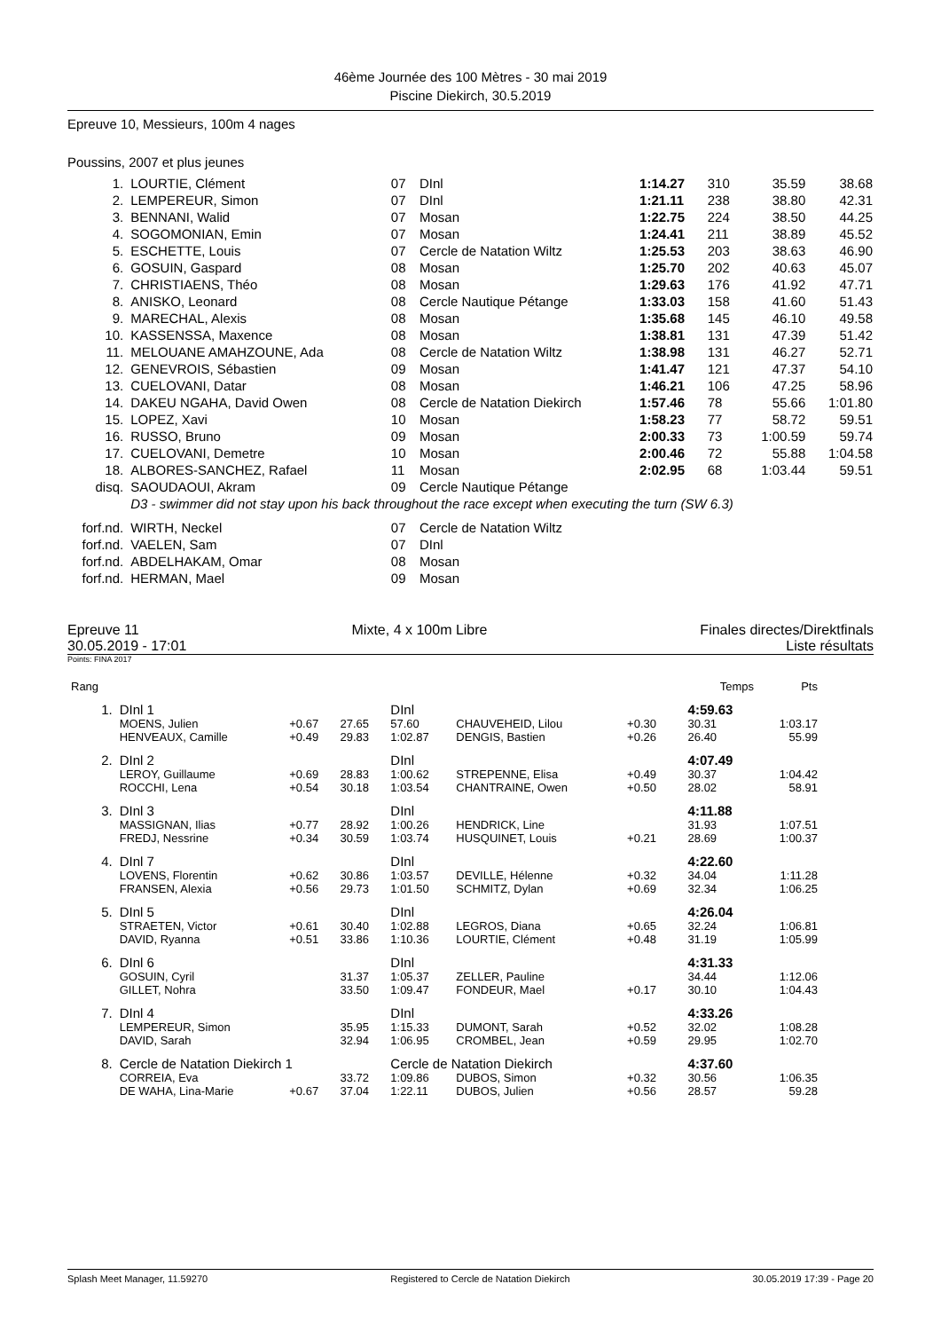46ème Journée des 100 Mètres - 30 mai 2019
Piscine Diekirch, 30.5.2019
Epreuve 10, Messieurs, 100m 4 nages
Poussins, 2007 et plus jeunes
| 1. | LOURTIE, Clément | 07 | DInl | 1:14.27 | 310 | 35.59 | 38.68 |
| 2. | LEMPEREUR, Simon | 07 | DInl | 1:21.11 | 238 | 38.80 | 42.31 |
| 3. | BENNANI, Walid | 07 | Mosan | 1:22.75 | 224 | 38.50 | 44.25 |
| 4. | SOGOMONIAN, Emin | 07 | Mosan | 1:24.41 | 211 | 38.89 | 45.52 |
| 5. | ESCHETTE, Louis | 07 | Cercle de Natation Wiltz | 1:25.53 | 203 | 38.63 | 46.90 |
| 6. | GOSUIN, Gaspard | 08 | Mosan | 1:25.70 | 202 | 40.63 | 45.07 |
| 7. | CHRISTIAENS, Théo | 08 | Mosan | 1:29.63 | 176 | 41.92 | 47.71 |
| 8. | ANISKO, Leonard | 08 | Cercle Nautique Pétange | 1:33.03 | 158 | 41.60 | 51.43 |
| 9. | MARECHAL, Alexis | 08 | Mosan | 1:35.68 | 145 | 46.10 | 49.58 |
| 10. | KASSENSSA, Maxence | 08 | Mosan | 1:38.81 | 131 | 47.39 | 51.42 |
| 11. | MELOUANE AMAHZOUNE, Ada | 08 | Cercle de Natation Wiltz | 1:38.98 | 131 | 46.27 | 52.71 |
| 12. | GENEVROIS, Sébastien | 09 | Mosan | 1:41.47 | 121 | 47.37 | 54.10 |
| 13. | CUELOVANI, Datar | 08 | Mosan | 1:46.21 | 106 | 47.25 | 58.96 |
| 14. | DAKEU NGAHA, David Owen | 08 | Cercle de Natation Diekirch | 1:57.46 | 78 | 55.66 | 1:01.80 |
| 15. | LOPEZ, Xavi | 10 | Mosan | 1:58.23 | 77 | 58.72 | 59.51 |
| 16. | RUSSO, Bruno | 09 | Mosan | 2:00.33 | 73 | 1:00.59 | 59.74 |
| 17. | CUELOVANI, Demetre | 10 | Mosan | 2:00.46 | 72 | 55.88 | 1:04.58 |
| 18. | ALBORES-SANCHEZ, Rafael | 11 | Mosan | 2:02.95 | 68 | 1:03.44 | 59.51 |
| disq. | SAOUDAOUI, Akram | 09 | Cercle Nautique Pétange | | | | |
| | D3 - swimmer did not stay upon his back throughout the race except when executing the turn (SW 6.3) | | | | | | |
| forf.nd. | WIRTH, Neckel | 07 | Cercle de Natation Wiltz | | | | |
| forf.nd. | VAELEN, Sam | 07 | DInl | | | | |
| forf.nd. | ABDELHAKAM, Omar | 08 | Mosan | | | | |
| forf.nd. | HERMAN, Mael | 09 | Mosan | | | | |
Epreuve 11 Mixte, 4 x 100m Libre Finales directes/Direktfinals
30.05.2019 - 17:01 Liste résultats
Points: FINA 2017
| Rang | | | | | | | | Temps | Pts |
| 1. | DInl 1 | | | DInl | | | | 4:59.63 | |
| | MOENS, Julien | +0.67 | 27.65 | 57.60 | CHAUVEHEID, Lilou | +0.30 | | 30.31 | 1:03.17 |
| | HENVEAUX, Camille | +0.49 | 29.83 | 1:02.87 | DENGIS, Bastien | +0.26 | | 26.40 | 55.99 |
| 2. | DInl 2 | | | DInl | | | | 4:07.49 | |
| | LEROY, Guillaume | +0.69 | 28.83 | 1:00.62 | STREPENNE, Elisa | +0.49 | | 30.37 | 1:04.42 |
| | ROCCHI, Lena | +0.54 | 30.18 | 1:03.54 | CHANTRAINE, Owen | +0.50 | | 28.02 | 58.91 |
| 3. | DInl 3 | | | DInl | | | | 4:11.88 | |
| | MASSIGNAN, Ilias | +0.77 | 28.92 | 1:00.26 | HENDRICK, Line | | | 31.93 | 1:07.51 |
| | FREDJ, Nessrine | +0.34 | 30.59 | 1:03.74 | HUSQUINET, Louis | +0.21 | | 28.69 | 1:00.37 |
| 4. | DInl 7 | | | DInl | | | | 4:22.60 | |
| | LOVENS, Florentin | +0.62 | 30.86 | 1:03.57 | DEVILLE, Hélenne | +0.32 | | 34.04 | 1:11.28 |
| | FRANSEN, Alexia | +0.56 | 29.73 | 1:01.50 | SCHMITZ, Dylan | +0.69 | | 32.34 | 1:06.25 |
| 5. | DInl 5 | | | DInl | | | | 4:26.04 | |
| | STRAETEN, Victor | +0.61 | 30.40 | 1:02.88 | LEGROS, Diana | +0.65 | | 32.24 | 1:06.81 |
| | DAVID, Ryanna | +0.51 | 33.86 | 1:10.36 | LOURTIE, Clément | +0.48 | | 31.19 | 1:05.99 |
| 6. | DInl 6 | | | DInl | | | | 4:31.33 | |
| | GOSUIN, Cyril | | 31.37 | 1:05.37 | ZELLER, Pauline | | | 34.44 | 1:12.06 |
| | GILLET, Nohra | | 33.50 | 1:09.47 | FONDEUR, Mael | +0.17 | | 30.10 | 1:04.43 |
| 7. | DInl 4 | | | DInl | | | | 4:33.26 | |
| | LEMPEREUR, Simon | | 35.95 | 1:15.33 | DUMONT, Sarah | +0.52 | | 32.02 | 1:08.28 |
| | DAVID, Sarah | | 32.94 | 1:06.95 | CROMBEL, Jean | +0.59 | | 29.95 | 1:02.70 |
| 8. | Cercle de Natation Diekirch 1 | | | Cercle de Natation Diekirch | | | | 4:37.60 | |
| | CORREIA, Eva | | 33.72 | 1:09.86 | DUBOS, Simon | +0.32 | | 30.56 | 1:06.35 |
| | DE WAHA, Lina-Marie | +0.67 | 37.04 | 1:22.11 | DUBOS, Julien | +0.56 | | 28.57 | 59.28 |
Splash Meet Manager, 11.59270 Registered to Cercle de Natation Diekirch 30.05.2019 17:39 - Page 20